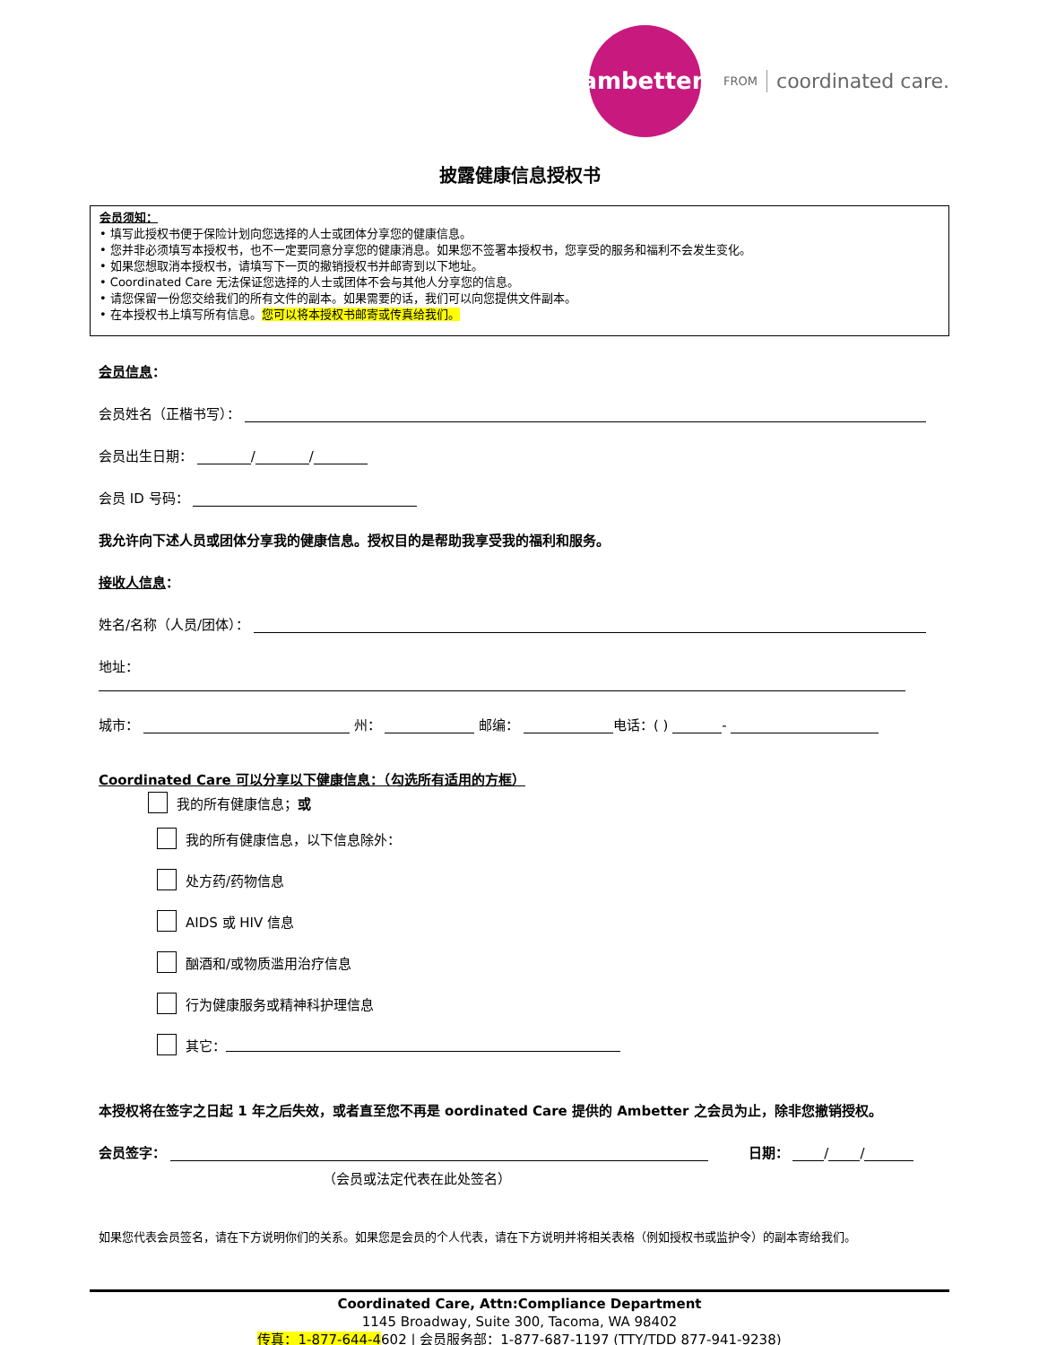ambetter.
FROM coordinated care.
披露健康信息授权书
会员须知：
• 填写此授权书便于保险计划向您选择的人士或团体分享您的健康信息。
• 您并非必须填写本授权书，也不一定要同意分享您的健康消息。如果您不签署本授权书，您享受的服务和福利不会发生变化。
• 如果您想取消本授权书，请填写下一页的撤销授权书并邮寄到以下地址。
• Coordinated Care 无法保证您选择的人士或团体不会与其他人分享您的信息。
• 请您保留一份您交给我们的所有文件的副本。如果需要的话，我们可以向您提供文件副本。
• 在本授权书上填写所有信息。您可以将本授权书邮寄或传真给我们。
会员信息：
会员姓名（正楷书写）：
会员出生日期： / /
会员 ID 号码：
我允许向下述人员或团体分享我的健康信息。授权目的是帮助我享受我的福利和服务。
接收人信息：
姓名/名称（人员/团体）：
地址：
城市： 州： 邮编： 电话：( ) -
Coordinated Care 可以分享以下健康信息：（勾选所有适用的方框）
我的所有健康信息； 或
我的所有健康信息，以下信息除外：
处方药/药物信息
AIDS 或 HIV 信息
酗酒和/或物质滥用治疗信息
行为健康服务或精神科护理信息
其它：
本授权将在签字之日起 1 年之后失效，或者直至您不再是 oordinated Care 提供的 Ambetter 之会员为止，除非您撤销授权。
会员签字： 日期： / /
（会员或法定代表在此处签名）
如果您代表会员签名，请在下方说明你们的关系。如果您是会员的个人代表，请在下方说明并将相关表格（例如授权书或监护令）的副本寄给我们。
Coordinated Care, Attn:Compliance Department
1145 Broadway, Suite 300, Tacoma, WA 98402
传真：1-877-644-4602 | 会员服务部：1-877-687-1197 (TTY/TDD 877-941-9238)